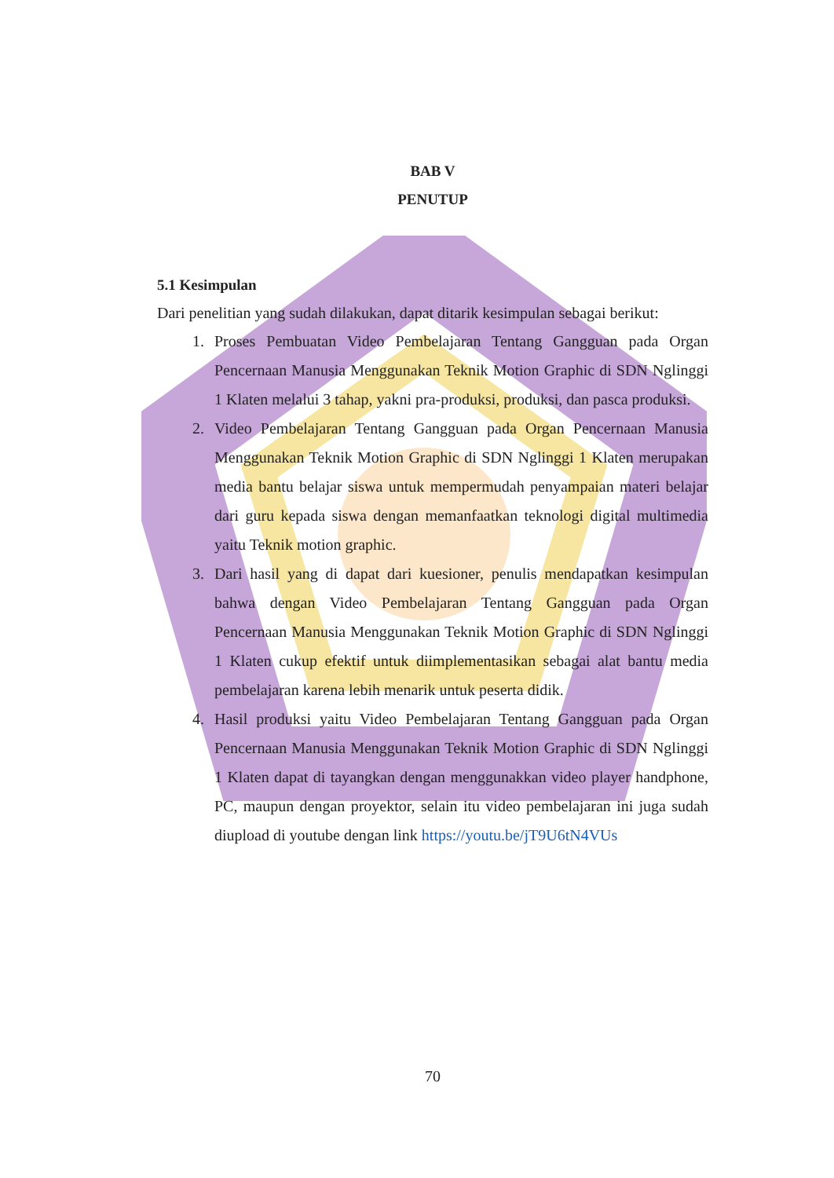BAB V
PENUTUP
5.1 Kesimpulan
Dari penelitian yang sudah dilakukan, dapat ditarik kesimpulan sebagai berikut:
1. Proses Pembuatan Video Pembelajaran Tentang Gangguan pada Organ Pencernaan Manusia Menggunakan Teknik Motion Graphic di SDN Nglinggi 1 Klaten melalui 3 tahap, yakni pra-produksi, produksi, dan pasca produksi.
2. Video Pembelajaran Tentang Gangguan pada Organ Pencernaan Manusia Menggunakan Teknik Motion Graphic di SDN Nglinggi 1 Klaten merupakan media bantu belajar siswa untuk mempermudah penyampaian materi belajar dari guru kepada siswa dengan memanfaatkan teknologi digital multimedia yaitu Teknik motion graphic.
3. Dari hasil yang di dapat dari kuesioner, penulis mendapatkan kesimpulan bahwa dengan Video Pembelajaran Tentang Gangguan pada Organ Pencernaan Manusia Menggunakan Teknik Motion Graphic di SDN Nglinggi 1 Klaten cukup efektif untuk diimplementasikan sebagai alat bantu media pembelajaran karena lebih menarik untuk peserta didik.
4. Hasil produksi yaitu Video Pembelajaran Tentang Gangguan pada Organ Pencernaan Manusia Menggunakan Teknik Motion Graphic di SDN Nglinggi 1 Klaten dapat di tayangkan dengan menggunakkan video player handphone, PC, maupun dengan proyektor, selain itu video pembelajaran ini juga sudah diupload di youtube dengan link https://youtu.be/jT9U6tN4VUs
70